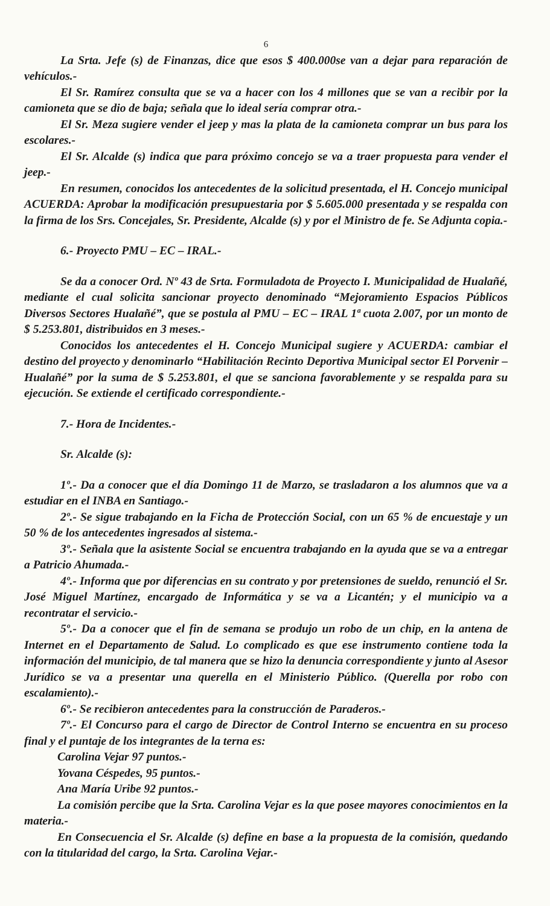6
La Srta. Jefe (s) de Finanzas, dice que esos $ 400.000se van a dejar para reparación de vehículos.-
El Sr. Ramírez consulta que se va a hacer con los 4 millones que se van a recibir por la camioneta que se dio de baja; señala que lo ideal sería comprar otra.-
El Sr. Meza sugiere vender el jeep y mas la plata de la camioneta comprar un bus para los escolares.-
El Sr. Alcalde (s) indica que para próximo concejo se va a traer propuesta para vender el jeep.-
En resumen, conocidos los antecedentes de la solicitud presentada, el H. Concejo municipal ACUERDA: Aprobar la modificación presupuestaria por $ 5.605.000 presentada y se respalda con la firma de los Srs. Concejales, Sr. Presidente, Alcalde (s) y por el Ministro de fe. Se Adjunta copia.-
6.- Proyecto PMU – EC – IRAL.-
Se da a conocer Ord. Nº 43 de Srta. Formuladota de Proyecto I. Municipalidad de Hualañé, mediante el cual solicita sancionar proyecto denominado “Mejoramiento Espacios Públicos Diversos Sectores Hualañé”, que se postula al PMU – EC – IRAL 1ª cuota 2.007, por un monto de $ 5.253.801, distribuidos en 3 meses.-
Conocidos los antecedentes el H. Concejo Municipal sugiere y ACUERDA: cambiar el destino del proyecto y denominarlo “Habilitación Recinto Deportiva Municipal sector El Porvenir – Hualañé” por la suma de $ 5.253.801, el que se sanciona favorablemente y se respalda para su ejecución. Se extiende el certificado correspondiente.-
7.- Hora de Incidentes.-
Sr. Alcalde (s):
1º.- Da a conocer que el día Domingo 11 de Marzo, se trasladaron a los alumnos que va a estudiar en el INBA en Santiago.-
2º.- Se sigue trabajando en la Ficha de Protección Social, con un 65 % de encuestaje y un 50 % de los antecedentes ingresados al sistema.-
3º.- Señala que la asistente Social se encuentra trabajando en la ayuda que se va a entregar a Patricio Ahumada.-
4º.- Informa que por diferencias en su contrato y por pretensiones de sueldo, renunció el Sr. José Miguel Martínez, encargado de Informática y se va a Licantén; y el municipio va a recontratar el servicio.-
5º.- Da a conocer que el fin de semana se produjo un robo de un chip, en la antena de Internet en el Departamento de Salud. Lo complicado es que ese instrumento contiene toda la información del municipio, de tal manera que se hizo la denuncia correspondiente y junto al Asesor Jurídico se va a presentar una querella en el Ministerio Público. (Querella por robo con escalamiento).-
6º.- Se recibieron antecedentes para la construcción de Paraderos.-
7º.- El Concurso para el cargo de Director de Control Interno se encuentra en su proceso final y el puntaje de los integrantes de la terna es:
Carolina Vejar 97 puntos.-
Yovana Céspedes, 95 puntos.-
Ana María Uribe 92 puntos.-
La comisión percibe que la Srta. Carolina Vejar es la que posee mayores conocimientos en la materia.-
En Consecuencia el Sr. Alcalde (s) define en base a la propuesta de la comisión, quedando con la titularidad del cargo, la Srta. Carolina Vejar.-